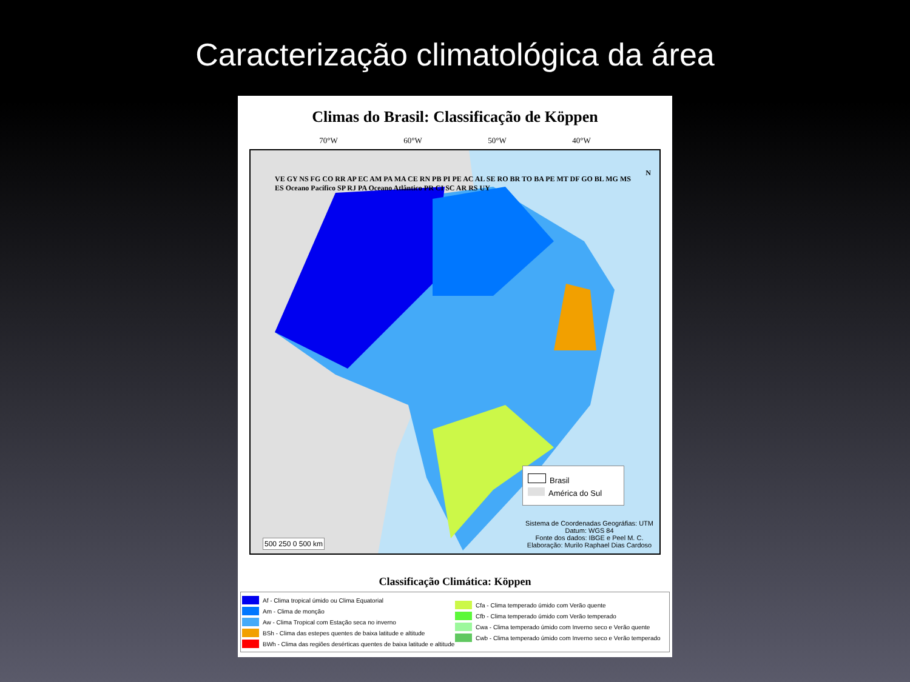Caracterização climatológica da área
Climas do Brasil: Classificação de Köppen
70°W 60°W 50°W 40°W
VE GY NS FG CO RR AP EC AM PA MA CE RN PB PI PE AC AL SE RO BR TO BA PE MT DF GO BL MG MS ES Oceano Pacífico SP RJ PA Oceano Atlântico PR CI SC AR RS UY
N
Brasil
América do Sul
500 250 0 500 km
Sistema de Coordenadas Geográfias: UTM
Datum: WGS 84
Fonte dos dados: IBGE e Peel M. C.
Elaboração: Murilo Raphael Dias Cardoso
Classificação Climática: Köppen
Af - Clima tropical úmido ou Clima Equatorial
Am - Clima de monção
Aw - Clima Tropical com Estação seca no inverno
BSh - Clima das estepes quentes de baixa latitude e altitude
BWh - Clima das regiões desérticas quentes de baixa latitude e altitude
Cfa - Clima temperado úmido com Verão quente
Cfb - Clima temperado úmido com Verão temperado
Cwa - Clima temperado úmido com Inverno seco e Verão quente
Cwb - Clima temperado úmido com Inverno seco e Verão temperado